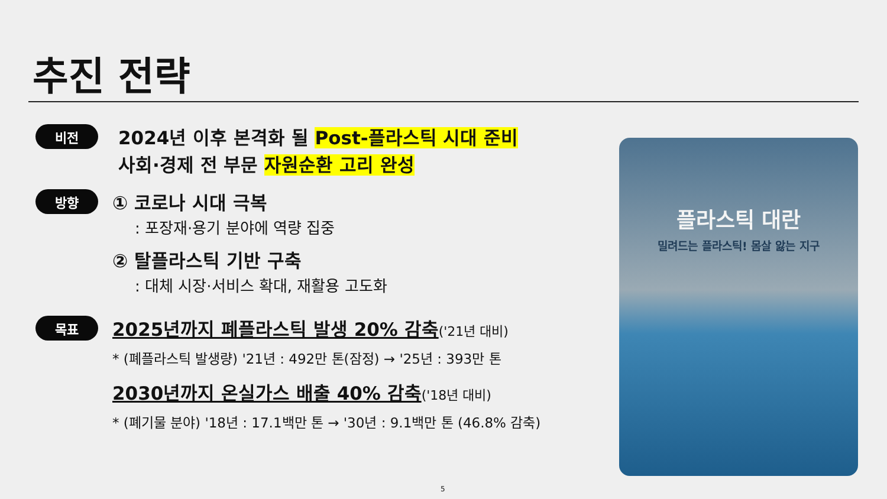추진 전략
비전
2024년 이후 본격화 될 Post-플라스틱 시대 준비
사회·경제 전 부문 자원순환 고리 완성
방향
① 코로나 시대 극복
: 포장재·용기 분야에 역량 집중
② 탈플라스틱 기반 구축
: 대체 시장·서비스 확대, 재활용 고도화
목표
2025년까지 폐플라스틱 발생 20% 감축('21년 대비)
* (폐플라스틱 발생량) '21년 : 492만 톤(잠정) → '25년 : 393만 톤
2030년까지 온실가스 배출 40% 감축('18년 대비)
* (폐기물 분야) '18년 : 17.1백만 톤 → '30년 : 9.1백만 톤 (46.8% 감축)
플라스틱 대란
밀려드는 플라스틱! 몸살 앓는 지구
5